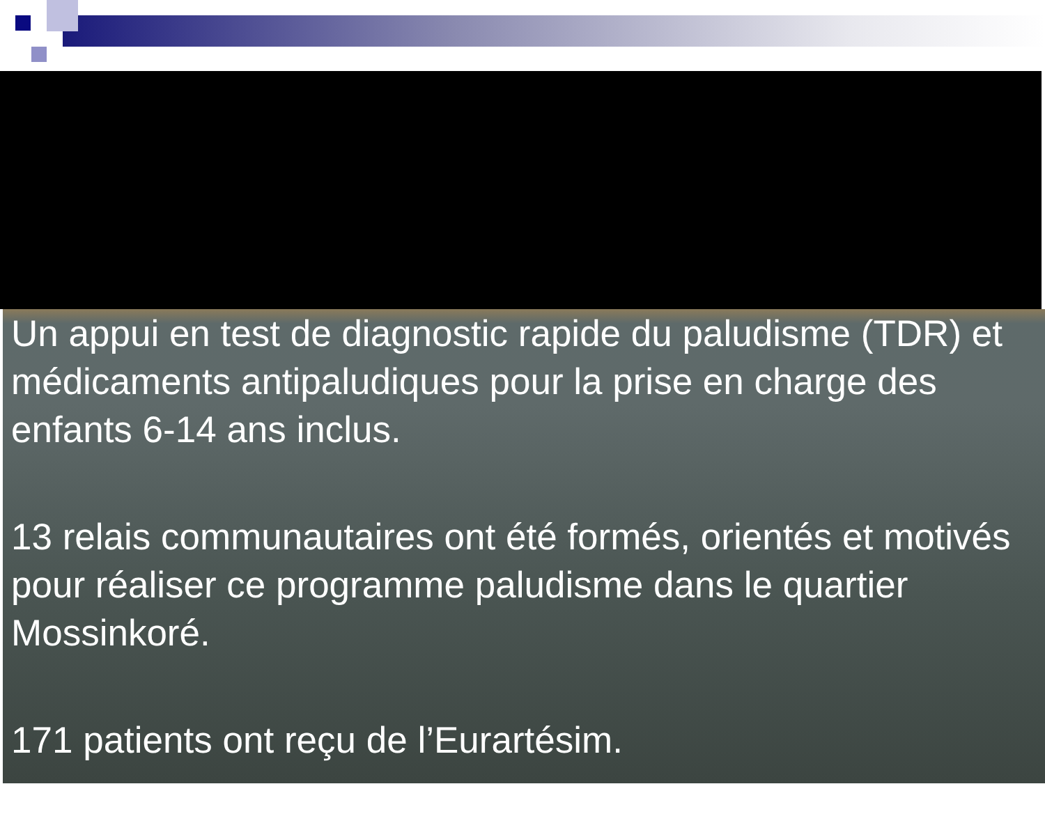Un appui en test de diagnostic rapide du paludisme (TDR) et médicaments antipaludiques pour la prise en charge des enfants 6-14 ans inclus.
13 relais communautaires ont été formés, orientés et motivés pour réaliser ce programme paludisme dans le quartier Mossinkoré.
171 patients ont reçu de l’Eurartésim.